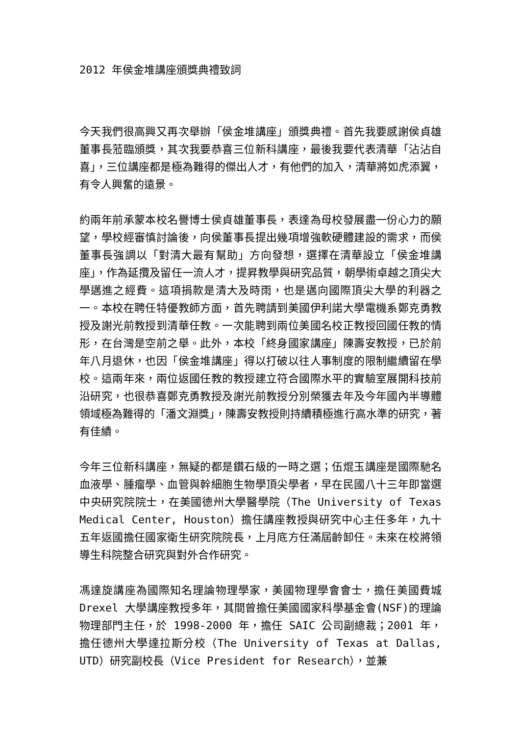2012 年侯金堆講座頒獎典禮致詞
今天我們很高興又再次舉辦「侯金堆講座」頒獎典禮。首先我要感謝侯貞雄董事長蒞臨頒獎，其次我要恭喜三位新科講座，最後我要代表清華「沾沾自喜」，三位講座都是極為難得的傑出人才，有他們的加入，清華將如虎添翼，有令人興奮的遠景。
約兩年前承蒙本校名譽博士侯貞雄董事長，表達為母校發展盡一份心力的願望，學校經審慎討論後，向侯董事長提出幾項增強軟硬體建設的需求，而侯董事長強調以「對清大最有幫助」方向發想，選擇在清華設立「侯金堆講座」，作為延攬及留任一流人才，提昇教學與研究品質，朝學術卓越之頂尖大學邁進之經費。這項捐款是清大及時雨，也是邁向國際頂尖大學的利器之一。本校在聘任特優教師方面，首先聘請到美國伊利諾大學電機系鄭克勇教授及謝光前教授到清華任教。一次能聘到兩位美國名校正教授回國任教的情形，在台灣是空前之舉。此外，本校「終身國家講座」陳壽安教授，已於前年八月退休，也因「侯金堆講座」得以打破以往人事制度的限制繼續留在學校。這兩年來，兩位返國任教的教授建立符合國際水平的實驗室展開科技前沿研究，也很恭喜鄭克勇教授及謝光前教授分別榮獲去年及今年國內半導體領域極為難得的「潘文淵獎」，陳壽安教授則持續積極進行高水準的研究，著有佳績。
今年三位新科講座，無疑的都是鑽石級的一時之選；伍焜玉講座是國際馳名血液學、腫瘤學、血管與幹細胞生物學頂尖學者，早在民國八十三年即當選中央研究院院士，在美國德州大學醫學院（The University of Texas Medical Center, Houston）擔任講座教授與研究中心主任多年，九十五年返國擔任國家衛生研究院院長，上月底方任滿屆齡卸任。未來在校將領導生科院整合研究與對外合作研究。
馮達旋講座為國際知名理論物理學家，美國物理學會會士，擔任美國費城 Drexel 大學講座教授多年，其間曾擔任美國國家科學基金會(NSF)的理論物理部門主任，於 1998-2000 年，擔任 SAIC 公司副總裁；2001 年，擔任德州大學達拉斯分校（The University of Texas at Dallas, UTD）研究副校長（Vice President for Research），並兼